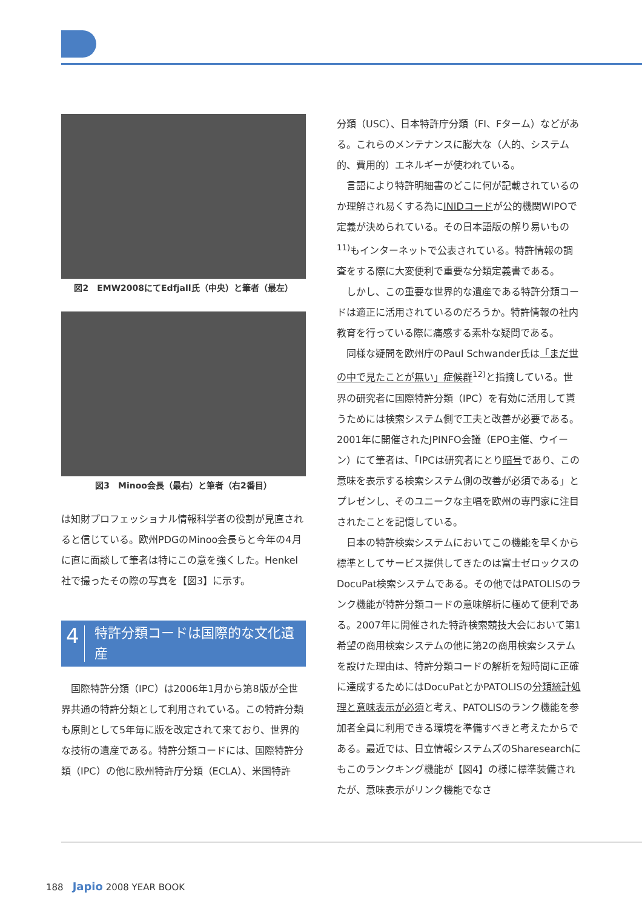図2　EMW2008にてEdfjall氏（中央）と筆者（最左）
図3　Minoo会長（最右）と筆者（右2番目）
は知財プロフェッショナル情報科学者の役割が見直されると信じている。欧州PDGのMinoo会長らと今年の4月に直に面談して筆者は特にこの意を強くした。Henkel社で撮ったその際の写真を【図3】に示す。
4 特許分類コードは国際的な文化遺産
　国際特許分類（IPC）は2006年1月から第8版が全世界共通の特許分類として利用されている。この特許分類も原則として5年毎に版を改定されて来ており、世界的な技術の遺産である。特許分類コードには、国際特許分類（IPC）の他に欧州特許庁分類（ECLA）、米国特許
分類（USC）、日本特許庁分類（FI、Fターム）などがある。これらのメンテナンスに膨大な（人的、システム的、費用的）エネルギーが使われている。
　言語により特許明細書のどこに何が記載されているのか理解され易くする為にINIDコードが公的機関WIPOで定義が決められている。その日本語版の解り易いもの<sup>11)</sup>もインターネットで公表されている。特許情報の調査をする際に大変便利で重要な分類定義書である。
　しかし、この重要な世界的な遺産である特許分類コードは適正に活用されているのだろうか。特許情報の社内教育を行っている際に痛感する素朴な疑問である。
　同様な疑問を欧州庁のPaul Schwander氏は「まだ世の中で見たことが無い」症候群<sup>12)</sup>と指摘している。世界の研究者に国際特許分類（IPC）を有効に活用して貰うためには検索システム側で工夫と改善が必要である。2001年に開催されたJPINFO会議（EPO主催、ウイーン）にて筆者は、「IPCは研究者にとり暗号であり、この意味を表示する検索システム側の改善が必須である」とプレゼンし、そのユニークな主唱を欧州の専門家に注目されたことを記憶している。
　日本の特許検索システムにおいてこの機能を早くから標準としてサービス提供してきたのは富士ゼロックスのDocuPat検索システムである。その他ではPATOLISのランク機能が特許分類コードの意味解析に極めて便利である。2007年に開催された特許検索競技大会において第1希望の商用検索システムの他に第2の商用検索システムを設けた理由は、特許分類コードの解析を短時間に正確に達成するためにはDocuPatとかPATOLISの分類統計処理と意味表示が必須と考え、PATOLISのランク機能を参加者全員に利用できる環境を準備すべきと考えたからである。最近では、日立情報システムズのSharesearchにもこのランクキング機能が【図4】の様に標準装備されたが、意味表示がリンク機能でなさ
188　Japio 2008 YEAR BOOK